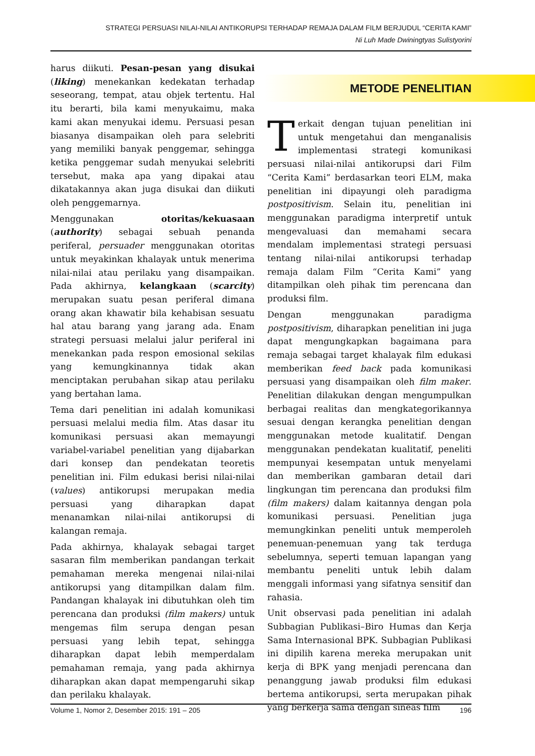STRATEGI PERSUASI NILAI-NILAI ANTIKORUPSI TERHADAP REMAJA DALAM FILM BERJUDUL “CERITA KAMI”
Ni Luh Made Dwiningtyas Sulistyorini
harus diikuti. Pesan-pesan yang disukai (liking) menekankan kedekatan terhadap seseorang, tempat, atau objek tertentu. Hal itu berarti, bila kami menyukaimu, maka kami akan menyukai idemu. Persuasi pesan biasanya disampaikan oleh para selebriti yang memiliki banyak penggemar, sehingga ketika penggemar sudah menyukai selebriti tersebut, maka apa yang dipakai atau dikatakannya akan juga disukai dan diikuti oleh penggemarnya.
Menggunakan otoritas/kekuasaan (authority) sebagai sebuah penanda periferal, persuader menggunakan otoritas untuk meyakinkan khalayak untuk menerima nilai-nilai atau perilaku yang disampaikan. Pada akhirnya, kelangkaan (scarcity) merupakan suatu pesan periferal dimana orang akan khawatir bila kehabisan sesuatu hal atau barang yang jarang ada. Enam strategi persuasi melalui jalur periferal ini menekankan pada respon emosional sekilas yang kemungkinannya tidak akan menciptakan perubahan sikap atau perilaku yang bertahan lama.
Tema dari penelitian ini adalah komunikasi persuasi melalui media film. Atas dasar itu komunikasi persuasi akan memayungi variabel-variabel penelitian yang dijabarkan dari konsep dan pendekatan teoretis penelitian ini. Film edukasi berisi nilai-nilai (values) antikorupsi merupakan media persuasi yang diharapkan dapat menanamkan nilai-nilai antikorupsi di kalangan remaja.
Pada akhirnya, khalayak sebagai target sasaran film memberikan pandangan terkait pemahaman mereka mengenai nilai-nilai antikorupsi yang ditampilkan dalam film. Pandangan khalayak ini dibutuhkan oleh tim perencana dan produksi (film makers) untuk mengemas film serupa dengan pesan persuasi yang lebih tepat, sehingga diharapkan dapat lebih memperdalam pemahaman remaja, yang pada akhirnya diharapkan akan dapat mempengaruhi sikap dan perilaku khalayak.
METODE PENELITIAN
Terkait dengan tujuan penelitian ini untuk mengetahui dan menganalisis implementasi strategi komunikasi persuasi nilai-nilai antikorupsi dari Film “Cerita Kami” berdasarkan teori ELM, maka penelitian ini dipayungi oleh paradigma postpositivism. Selain itu, penelitian ini menggunakan paradigma interpretif untuk mengevaluasi dan memahami secara mendalam implementasi strategi persuasi tentang nilai-nilai antikorupsi terhadap remaja dalam Film “Cerita Kami” yang ditampilkan oleh pihak tim perencana dan produksi film.
Dengan menggunakan paradigma postpositivism, diharapkan penelitian ini juga dapat mengungkapkan bagaimana para remaja sebagai target khalayak film edukasi memberikan feed back pada komunikasi persuasi yang disampaikan oleh film maker. Penelitian dilakukan dengan mengumpulkan berbagai realitas dan mengkategorikannya sesuai dengan kerangka penelitian dengan menggunakan metode kualitatif. Dengan menggunakan pendekatan kualitatif, peneliti mempunyai kesempatan untuk menyelami dan memberikan gambaran detail dari lingkungan tim perencana dan produksi film (film makers) dalam kaitannya dengan pola komunikasi persuasi. Penelitian juga memungkinkan peneliti untuk memperoleh penemuan-penemuan yang tak terduga sebelumnya, seperti temuan lapangan yang membantu peneliti untuk lebih dalam menggali informasi yang sifatnya sensitif dan rahasia.
Unit observasi pada penelitian ini adalah Subbagian Publikasi–Biro Humas dan Kerja Sama Internasional BPK. Subbagian Publikasi ini dipilih karena mereka merupakan unit kerja di BPK yang menjadi perencana dan penanggung jawab produksi film edukasi bertema antikorupsi, serta merupakan pihak yang berkerja sama dengan sineas film
Volume 1, Nomor 2, Desember 2015: 191 – 205 196